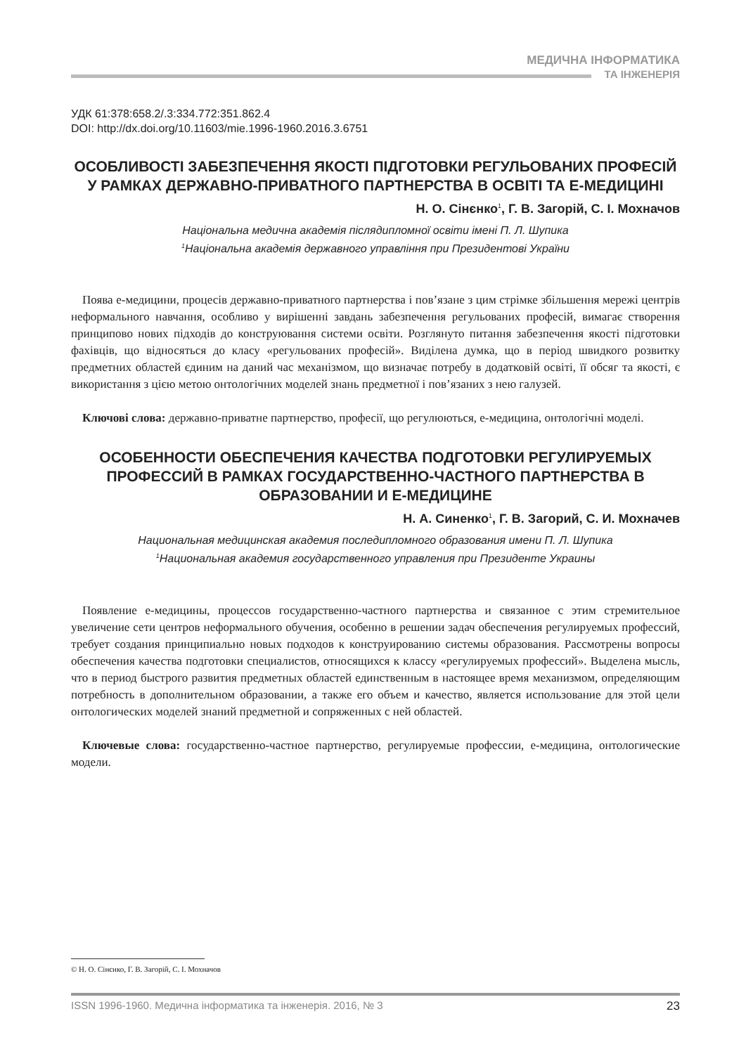МЕДИЧНА ІНФОРМАТИКА
ТА ІНЖЕНЕРІЯ
УДК 61:378:658.2/.3:334.772:351.862.4
DOI: http://dx.doi.org/10.11603/mie.1996-1960.2016.3.6751
ОСОБЛИВОСТІ ЗАБЕЗПЕЧЕННЯ ЯКОСТІ ПІДГОТОВКИ РЕГУЛЬОВАНИХ ПРОФЕСІЙ У РАМКАХ ДЕРЖАВНО-ПРИВАТНОГО ПАРТНЕРСТВА В ОСВІТІ ТА Е-МЕДИЦИНІ
Н. О. Сінєнко<sup>1</sup>, Г. В. Загорій, С. І. Мохначов
Національна медична академія післядипломної освіти імені П. Л. Шупика
<sup>1</sup> Національна академія державного управління при Президентові України
Поява е-медицини, процесів державно-приватного партнерства і пов’язане з цим стрімке збільшення мережі центрів неформального навчання, особливо у вирішенні завдань забезпечення регульованих професій, вимагає створення принципово нових підходів до конструювання системи освіти. Розглянуто питання забезпечення якості підготовки фахівців, що відносяться до класу «регульованих професій». Виділена думка, що в період швидкого розвитку предметних областей єдиним на даний час механізмом, що визначає потребу в додатковій освіті, її обсяг та якості, є використання з цією метою онтологічних моделей знань предметної і пов’язаних з нею галузей.
Ключові слова: державно-приватне партнерство, професії, що регулюються, е-медицина, онтологічні моделі.
ОСОБЕННОСТИ ОБЕСПЕЧЕНИЯ КАЧЕСТВА ПОДГОТОВКИ РЕГУЛИРУЕМЫХ ПРОФЕССИЙ В РАМКАХ ГОСУДАРСТВЕННО-ЧАСТНОГО ПАРТНЕРСТВА В ОБРАЗОВАНИИ И Е-МЕДИЦИНЕ
Н. А. Синенко<sup>1</sup>, Г. В. Загорий, С. И. Мохначев
Национальная медицинская академия последипломного образования имени П. Л. Шупика
<sup>1</sup> Национальная академия государственного управления при Президенте Украины
Появление е-медицины, процессов государственно-частного партнерства и связанное с этим стремительное увеличение сети центров неформального обучения, особенно в решении задач обеспечения регулируемых профессий, требует создания принципиально новых подходов к конструированию системы образования. Рассмотрены вопросы обеспечения качества подготовки специалистов, относящихся к классу «регулируемых профессий». Выделена мысль, что в период быстрого развития предметных областей единственным в настоящее время механизмом, определяющим потребность в дополнительном образовании, а также его объем и качество, является использование для этой цели онтологических моделей знаний предметной и сопряженных с ней областей.
Ключевые слова: государственно-частное партнерство, регулируемые профессии, е-медицина, онтологические модели.
© Н. О. Сінєнко, Г. В. Загорій, С. І. Мохначов
ISSN 1996-1960. Медична інформатика та інженерія. 2016, № 3 23